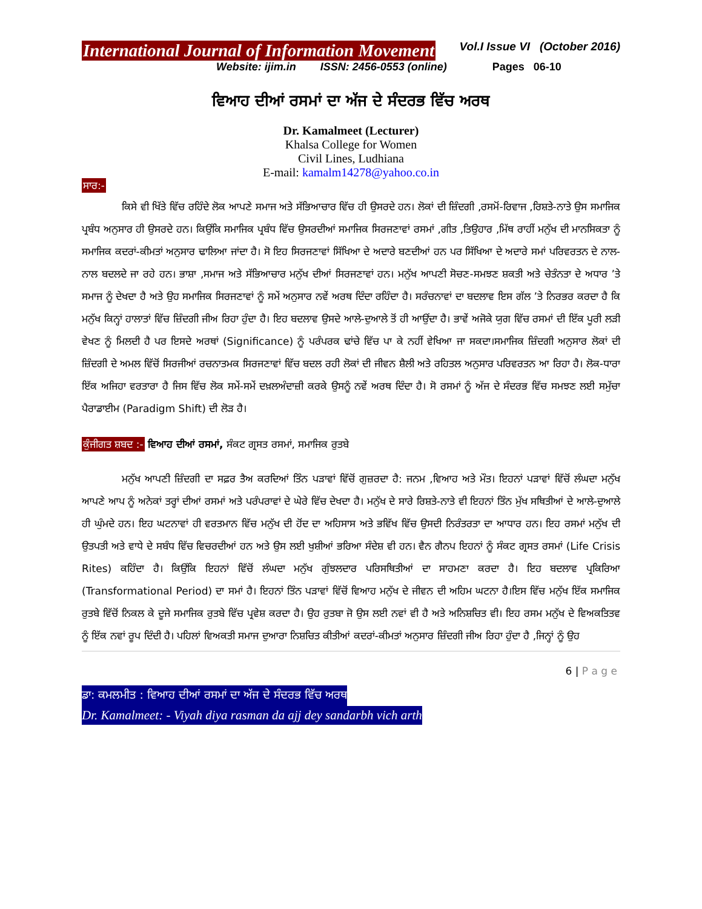International Journal of Information Movement Vol.I Issue VI (October 2016)
Website: ijim.in ISSN: 2456-0553 (online) Pages 06-10
ਵਿਆਹ ਦੀਆਂ ਰਸਮਾਂ ਦਾ ਅੱਜ ਦੇ ਸੰਦਰਭ ਵਿੱਚ ਅਰਥ
Dr. Kamalmeet (Lecturer)
Khalsa College for Women
Civil Lines, Ludhiana
E-mail: kamalm14278@yahoo.co.in
ਸਾਰ:-
ਕਿਸੇ ਵੀ ਖਿੱਤੇ ਵਿੱਚ ਰਹਿੰਦੇ ਲੋਕ ਆਪਣੇ ਸਮਾਜ ਅਤੇ ਸੱਭਿਆਚਾਰ ਵਿੱਚ ਹੀ ਉਸਰਦੇ ਹਨ। ਲੋਕਾਂ ਦੀ ਜ਼ਿੰਦਗੀ ,ਰਸਮੋਂ-ਰਿਵਾਜ ,ਰਿਸ਼ਤੇ-ਨਾਤੇ ਉਸ ਸਮਾਜਿਕ ਪ੍ਰਬੰਧ ਅਨੁਸਾਰ ਹੀ ਉਸਰਦੇ ਹਨ। ਕਿਉਂਕਿ ਸਮਾਜਿਕ ਪ੍ਰਬੰਧ ਵਿੱਚ ਉਸਰਦੀਆਂ ਸਮਾਜਿਕ ਸਿਰਜਣਾਵਾਂ ਰਸਮਾਂ ,ਗੀਤ ,ਤਿਉਹਾਰ ,ਮਿੱਥ ਰਾਹੀਂ ਮਨੁੱਖ ਦੀ ਮਾਨਸਿਕਤਾ ਨੂੰ ਸਮਾਜਿਕ ਕਦਰਾਂ-ਕੀਮਤਾਂ ਅਨੁਸਾਰ ਢਾਲਿਆ ਜਾਂਦਾ ਹੈ। ਸੋ ਇਹ ਸਿਰਜਣਾਵਾਂ ਸਿੱਖਿਆ ਦੇ ਅਦਾਰੇ ਬਣਦੀਆਂ ਹਨ ਪਰ ਸਿੱਖਿਆ ਦੇ ਅਦਾਰੇ ਸਮਾਂ ਪਰਿਵਰਤਨ ਦੇ ਨਾਲ-ਨਾਲ ਬਦਲਦੇ ਜਾ ਰਹੇ ਹਨ। ਭਾਸ਼ਾ ,ਸਮਾਜ ਅਤੇ ਸੱਭਿਆਚਾਰ ਮਨੁੱਖ ਦੀਆਂ ਸਿਰਜਣਾਵਾਂ ਹਨ। ਮਨੁੱਖ ਆਪਣੀ ਸੋਚਣ-ਸਮਝਣ ਸ਼ਕਤੀ ਅਤੇ ਚੇਤੰਨਤਾ ਦੇ ਅਧਾਰ ’ਤੇ ਸਮਾਜ ਨੂੰ ਦੇਖਦਾ ਹੈ ਅਤੇ ਉਹ ਸਮਾਜਿਕ ਸਿਰਜਣਾਵਾਂ ਨੂੰ ਸਮੇਂ ਅਨੁਸਾਰ ਨਵੇਂ ਅਰਥ ਦਿੰਦਾ ਰਹਿੰਦਾ ਹੈ। ਸਰੰਚਨਾਵਾਂ ਦਾ ਬਦਲਾਵ ਇਸ ਗੱਲ ’ਤੇ ਨਿਰਭਰ ਕਰਦਾ ਹੈ ਕਿ ਮਨੁੱਖ ਕਿਨ੍ਹਾਂ ਹਾਲਾਤਾਂ ਵਿੱਚ ਜ਼ਿੰਦਗੀ ਜੀਅ ਰਿਹਾ ਹੁੰਦਾ ਹੈ। ਇਹ ਬਦਲਾਵ ਉਸਦੇ ਆਲੇ-ਦੁਆਲੇ ਤੋਂ ਹੀ ਆਉਂਦਾ ਹੈ। ਭਾਵੇਂ ਅਜੋਕੇ ਯੁਗ ਵਿੱਚ ਰਸਮਾਂ ਦੀ ਇੱਕ ਪੂਰੀ ਲੜੀ ਵੇਖਣ ਨੂੰ ਮਿਲਦੀ ਹੈ ਪਰ ਇਸਦੇ ਅਰਥਾਂ (Significance) ਨੂੰ ਪਰੰਪਰਕ ਢਾਂਚੇ ਵਿੱਚ ਪਾ ਕੇ ਨਹੀਂ ਵੇਖਿਆ ਜਾ ਸਕਦਾ।ਸਮਾਜਿਕ ਜ਼ਿੰਦਗੀ ਅਨੁਸਾਰ ਲੋਕਾਂ ਦੀ ਜ਼ਿੰਦਗੀ ਦੇ ਅਮਲ ਵਿੱਚੋਂ ਸਿਰਜੀਆਂ ਰਚਨਾਤਮਕ ਸਿਰਜਣਾਵਾਂ ਵਿੱਚ ਬਦਲ ਰਹੀ ਲੋਕਾਂ ਦੀ ਜੀਵਨ ਸ਼ੈਲੀ ਅਤੇ ਰਹਿਤਲ ਅਨੁਸਾਰ ਪਰਿਵਰਤਨ ਆ ਰਿਹਾ ਹੈ। ਲੋਕ-ਧਾਰਾ ਇੱਕ ਅਜਿਹਾ ਵਰਤਾਰਾ ਹੈ ਜਿਸ ਵਿੱਚ ਲੋਕ ਸਮੇਂ-ਸਮੇਂ ਦਖ਼ਲਅੰਦਾਜ਼ੀ ਕਰਕੇ ਉਸਨੂੰ ਨਵੇਂ ਅਰਥ ਦਿੰਦਾ ਹੈ। ਸੋ ਰਸਮਾਂ ਨੂੰ ਅੱਜ ਦੇ ਸੰਦਰਭ ਵਿੱਚ ਸਮਝਣ ਲਈ ਸਮੁੱਚਾ ਪੈਰਾਡਾਈਮ (Paradigm Shift) ਦੀ ਲੋੜ ਹੈ।
ਕੁੰਜੀਗਤ ਸ਼ਬਦ :- ਵਿਆਹ ਦੀਆਂ ਰਸਮਾਂ, ਸੰਕਟ ਗ੍ਰਸਤ ਰਸਮਾਂ, ਸਮਾਜਿਕ ਰੁਤਬੇ
ਮਨੁੱਖ ਆਪਣੀ ਜ਼ਿੰਦਗੀ ਦਾ ਸਫ਼ਰ ਤੈਅ ਕਰਦਿਆਂ ਤਿੰਨ ਪੜਾਵਾਂ ਵਿੱਚੋਂ ਗੁਜ਼ਰਦਾ ਹੈ: ਜਨਮ ,ਵਿਆਹ ਅਤੇ ਮੌਤ। ਇਹਨਾਂ ਪੜਾਵਾਂ ਵਿੱਚੋਂ ਲੰਘਦਾ ਮਨੁੱਖ ਆਪਣੇ ਆਪ ਨੂੰ ਅਨੇਕਾਂ ਤਰ੍ਹਾਂ ਦੀਆਂ ਰਸਮਾਂ ਅਤੇ ਪਰੰਪਰਾਵਾਂ ਦੇ ਘੇਰੇ ਵਿੱਚ ਦੇਖਦਾ ਹੈ। ਮਨੁੱਖ ਦੇ ਸਾਰੇ ਰਿਸ਼ਤੇ-ਨਾਤੇ ਵੀ ਇਹਨਾਂ ਤਿੰਨ ਮੁੱਖ ਸਥਿਤੀਆਂ ਦੇ ਆਲੇ-ਦੁਆਲੇ ਹੀ ਘੁੰਮਦੇ ਹਨ। ਇਹ ਘਟਨਾਵਾਂ ਹੀ ਵਰਤਮਾਨ ਵਿੱਚ ਮਨੁੱਖ ਦੀ ਹੋਂਦ ਦਾ ਅਹਿਸਾਸ ਅਤੇ ਭਵਿੱਖ ਵਿੱਚ ਉਸਦੀ ਨਿਰੰਤਰਤਾ ਦਾ ਆਧਾਰ ਹਨ। ਇਹ ਰਸਮਾਂ ਮਨੁੱਖ ਦੀ ਉਤਪਤੀ ਅਤੇ ਵਾਧੇ ਦੇ ਸਬੰਧ ਵਿੱਚ ਵਿਚਰਦੀਆਂ ਹਨ ਅਤੇ ਉਸ ਲਈ ਖੁਸ਼ੀਆਂ ਭਰਿਆ ਸੰਦੇਸ਼ ਵੀ ਹਨ। ਵੈਨ ਗੈਨਪ ਇਹਨਾਂ ਨੂੰ ਸੰਕਟ ਗ੍ਰਸਤ ਰਸਮਾਂ (Life Crisis Rites) ਕਹਿੰਦਾ ਹੈ। ਕਿਉਂਕਿ ਇਹਨਾਂ ਵਿੱਚੋਂ ਲੰਘਦਾ ਮਨੁੱਖ ਗੁੰਝਲਦਾਰ ਪਰਿਸਥਿਤੀਆਂ ਦਾ ਸਾਹਮਣਾ ਕਰਦਾ ਹੈ। ਇਹ ਬਦਲਾਵ ਪ੍ਰਕਿਰਿਆ (Transformational Period) ਦਾ ਸਮਾਂ ਹੈ। ਇਹਨਾਂ ਤਿੰਨ ਪੜਾਵਾਂ ਵਿੱਚੋਂ ਵਿਆਹ ਮਨੁੱਖ ਦੇ ਜੀਵਨ ਦੀ ਅਹਿਮ ਘਟਨਾ ਹੈ।ਇਸ ਵਿੱਚ ਮਨੁੱਖ ਇੱਕ ਸਮਾਜਿਕ ਰੁਤਬੇ ਵਿੱਚੋਂ ਨਿਕਲ ਕੇ ਦੂਜੇ ਸਮਾਜਿਕ ਰੁਤਬੇ ਵਿੱਚ ਪ੍ਰਵੇਸ਼ ਕਰਦਾ ਹੈ। ਉਹ ਰੁਤਬਾ ਜੋ ਉਸ ਲਈ ਨਵਾਂ ਵੀ ਹੈ ਅਤੇ ਅਨਿਸ਼ਚਿਤ ਵੀ। ਇਹ ਰਸਮ ਮਨੁੱਖ ਦੇ ਵਿਅਕਤਿਤਵ ਨੂੰ ਇੱਕ ਨਵਾਂ ਰੂਪ ਦਿੰਦੀ ਹੈ। ਪਹਿਲਾਂ ਵਿਅਕਤੀ ਸਮਾਜ ਦੁਆਰਾ ਨਿਸ਼ਚਿਤ ਕੀਤੀਆਂ ਕਦਰਾਂ-ਕੀਮਤਾਂ ਅਨੁਸਾਰ ਜ਼ਿੰਦਗੀ ਜੀਅ ਰਿਹਾ ਹੁੰਦਾ ਹੈ ,ਜਿਨ੍ਹਾਂ ਨੂੰ ਉਹ
6 | P a g e
ਡਾ: ਕਮਲਮੀਤ : ਵਿਆਹ ਦੀਆਂ ਰਸਮਾਂ ਦਾ ਅੱਜ ਦੇ ਸੰਦਰਭ ਵਿੱਚ ਅਰਥ
Dr. Kamalmeet: - Viyah diya rasman da ajj dey sandarbh vich arth